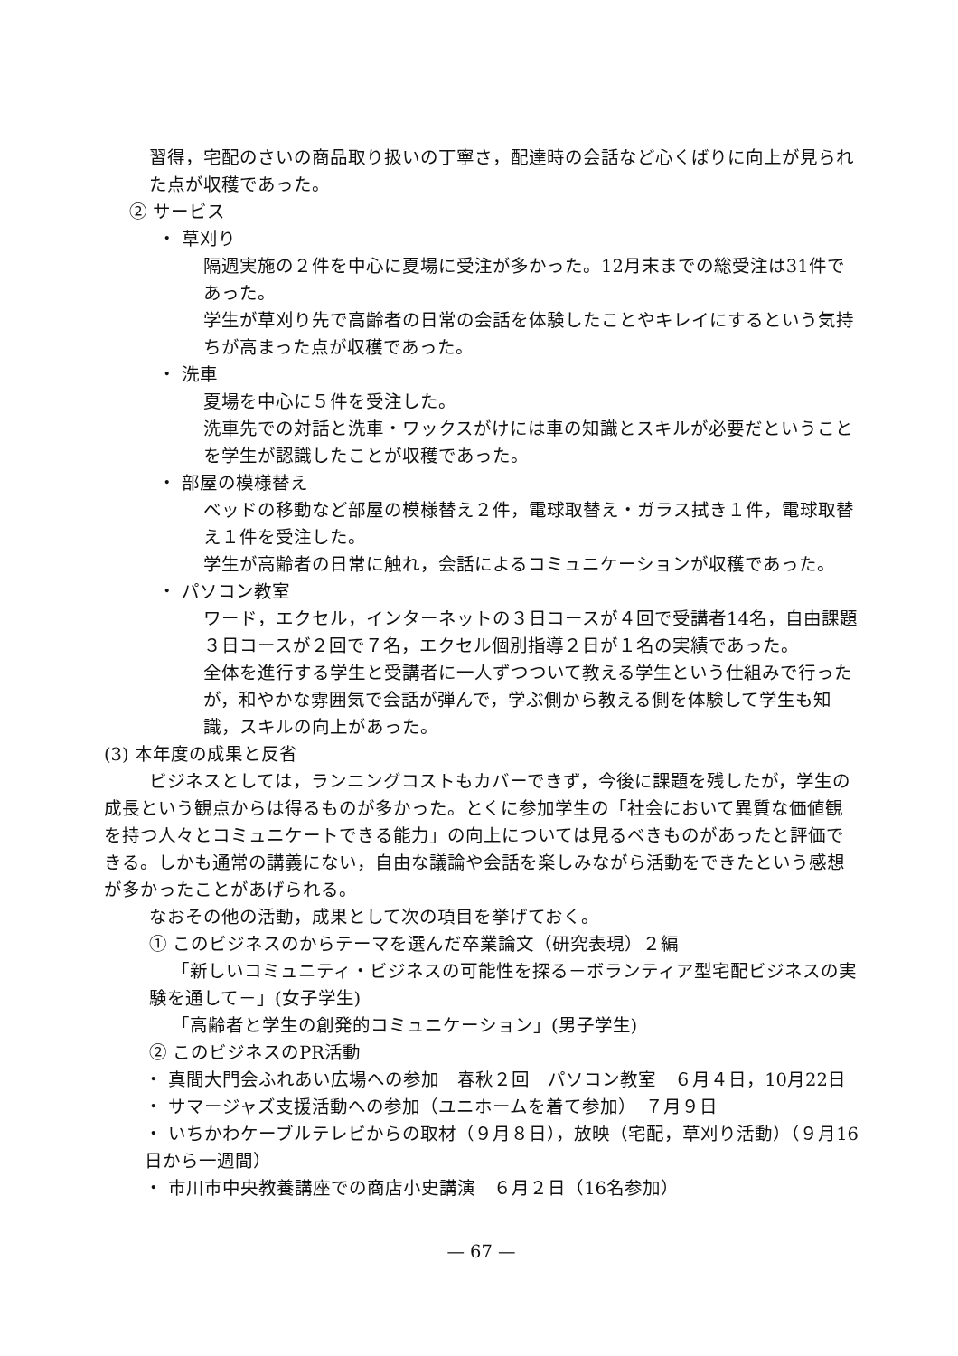習得，宅配のさいの商品取り扱いの丁寧さ，配達時の会話など心くばりに向上が見られた点が収穫であった。
② サービス
・ 草刈り
隔週実施の２件を中心に夏場に受注が多かった。12月末までの総受注は31件であった。
学生が草刈り先で高齢者の日常の会話を体験したことやキレイにするという気持ちが高まった点が収穫であった。
・ 洗車
夏場を中心に５件を受注した。
洗車先での対話と洗車・ワックスがけには車の知識とスキルが必要だということを学生が認識したことが収穫であった。
・ 部屋の模様替え
ベッドの移動など部屋の模様替え２件，電球取替え・ガラス拭き１件，電球取替え１件を受注した。
学生が高齢者の日常に触れ，会話によるコミュニケーションが収穫であった。
・ パソコン教室
ワード，エクセル，インターネットの３日コースが４回で受講者14名，自由課題３日コースが２回で７名，エクセル個別指導２日が１名の実績であった。
全体を進行する学生と受講者に一人ずつついて教える学生という仕組みで行ったが，和やかな雰囲気で会話が弾んで，学ぶ側から教える側を体験して学生も知識，スキルの向上があった。
(3) 本年度の成果と反省
ビジネスとしては，ランニングコストもカバーできず，今後に課題を残したが，学生の成長という観点からは得るものが多かった。とくに参加学生の「社会において異質な価値観を持つ人々とコミュニケートできる能力」の向上については見るべきものがあったと評価できる。しかも通常の講義にない，自由な議論や会話を楽しみながら活動をできたという感想が多かったことがあげられる。
なおその他の活動，成果として次の項目を挙げておく。
① このビジネスのからテーマを選んだ卒業論文（研究表現）２編
「新しいコミュニティ・ビジネスの可能性を探る－ボランティア型宅配ビジネスの実験を通して－」(女子学生)
「高齢者と学生の創発的コミュニケーション」(男子学生)
② このビジネスのPR活動
・ 真間大門会ふれあい広場への参加　春秋２回　パソコン教室　６月４日，10月22日
・ サマージャズ支援活動への参加（ユニホームを着て参加）　７月９日
・ いちかわケーブルテレビからの取材（９月８日），放映（宅配，草刈り活動）（９月16日から一週間）
・ 市川市中央教養講座での商店小史講演　６月２日（16名参加）
— 67 —